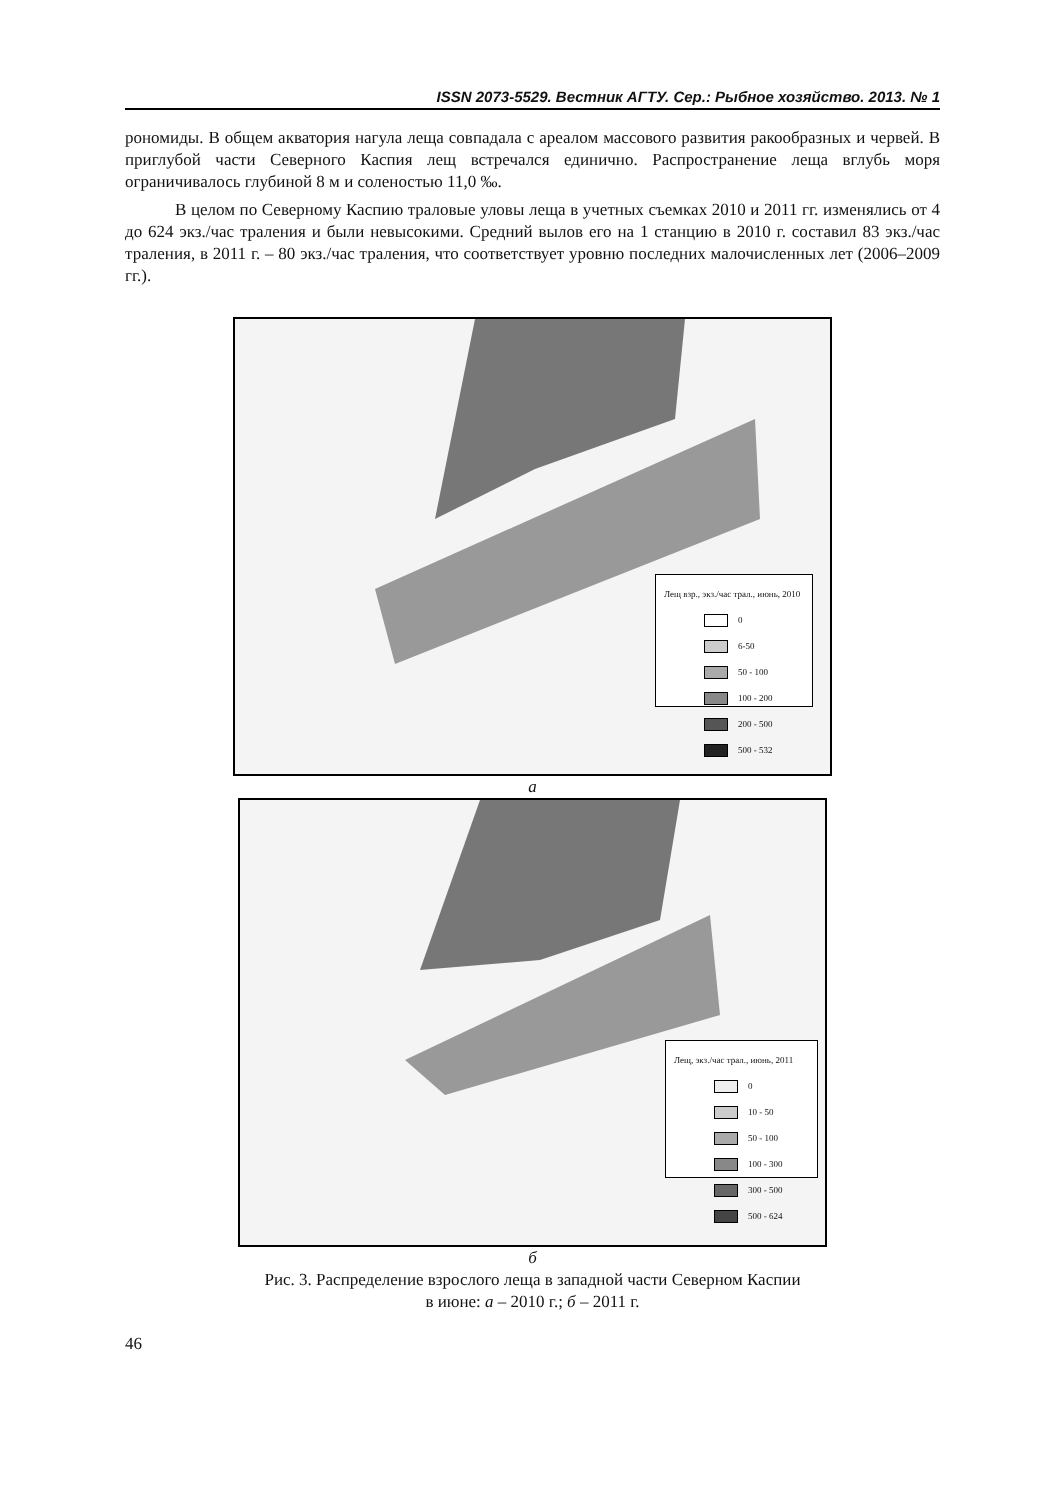ISSN 2073-5529. Вестник АГТУ. Сер.: Рыбное хозяйство. 2013. № 1
рономиды. В общем акватория нагула леща совпадала с ареалом массового развития ракообразных и червей. В приглубой части Северного Каспия лещ встречался единично. Распространение леща вглубь моря ограничивалось глубиной 8 м и соленостью 11,0 ‰.
В целом по Северному Каспию траловые уловы леща в учетных съемках 2010 и 2011 гг. изменялись от 4 до 624 экз./час траления и были невысокими. Средний вылов его на 1 станцию в 2010 г. составил 83 экз./час траления, в 2011 г. – 80 экз./час траления, что соответствует уровню последних малочисленных лет (2006–2009 гг.).
Лещ взр., экз./час трал., июнь, 2010
0
6-50
50 - 100
100 - 200
200 - 500
500 - 532
а
Лещ, экз./час трал., июнь, 2011
0
10 - 50
50 - 100
100 - 300
300 - 500
500 - 624
б
Рис. 3. Распределение взрослого леща в западной части Северном Каспии
в июне: а – 2010 г.; б – 2011 г.
46